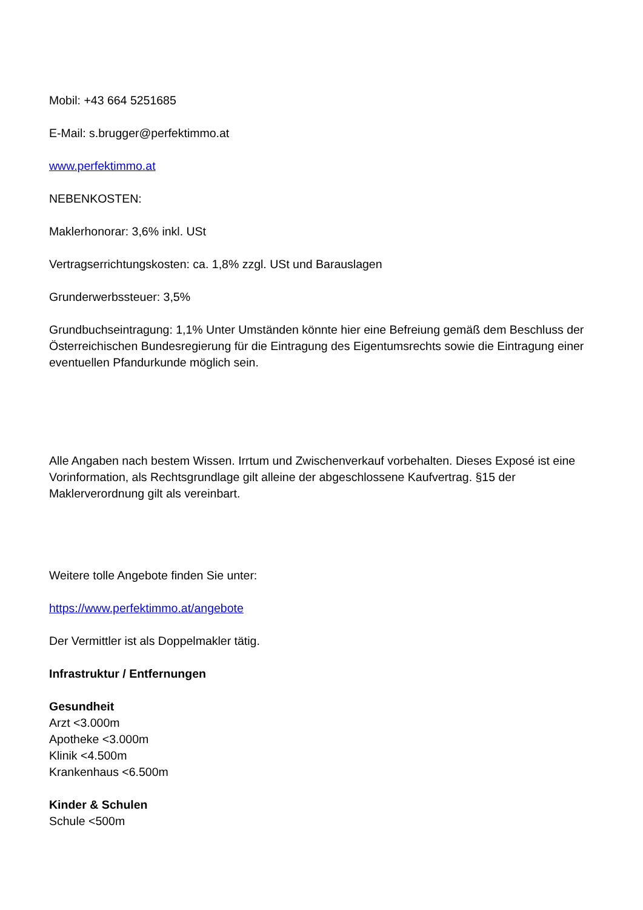Mobil: +43 664 5251685
E-Mail: s.brugger@perfektimmo.at
www.perfektimmo.at
NEBENKOSTEN:
Maklerhonorar: 3,6% inkl. USt
Vertragserrichtungskosten: ca. 1,8% zzgl. USt und Barauslagen
Grunderwerbssteuer: 3,5%
Grundbuchseintragung: 1,1% Unter Umständen könnte hier eine Befreiung gemäß dem Beschluss der Österreichischen Bundesregierung für die Eintragung des Eigentumsrechts sowie die Eintragung einer eventuellen Pfandurkunde möglich sein.
Alle Angaben nach bestem Wissen. Irrtum und Zwischenverkauf vorbehalten. Dieses Exposé ist eine Vorinformation, als Rechtsgrundlage gilt alleine der abgeschlossene Kaufvertrag. §15 der Maklerverordnung gilt als vereinbart.
Weitere tolle Angebote finden Sie unter:
https://www.perfektimmo.at/angebote
Der Vermittler ist als Doppelmakler tätig.
Infrastruktur / Entfernungen
Gesundheit
Arzt <3.000m
Apotheke <3.000m
Klinik <4.500m
Krankenhaus <6.500m
Kinder & Schulen
Schule <500m